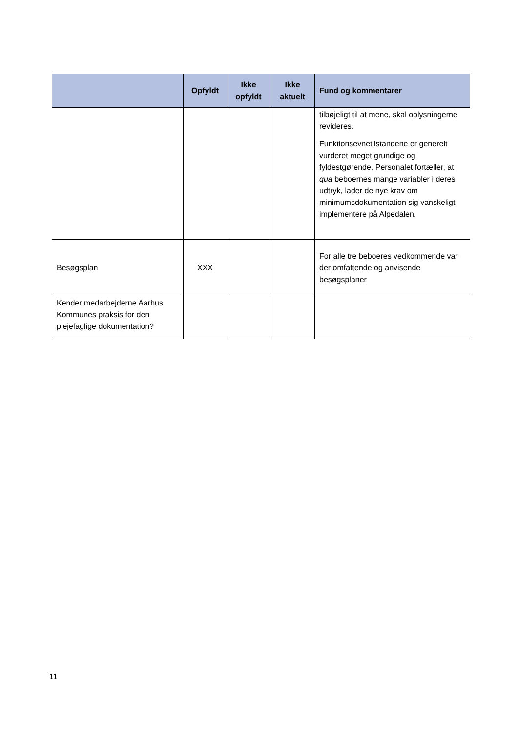| | Opfyldt | Ikke opfyldt | Ikke aktuelt | Fund og kommentarer |
| --- | --- | --- | --- | --- |
| | | | | tilbøjeligt til at mene, skal oplysningerne revideres. Funktionsevnetilstandene er generelt vurderet meget grundige og fyldestgørende. Personalet fortæller, at qua beboernes mange variabler i deres udtryk, lader de nye krav om minimumsdokumentation sig vanskeligt implementere på Alpedalen. |
| Besøgsplan | XXX | | | For alle tre beboeres vedkommende var der omfattende og anvisende besøgsplaner |
| Kender medarbejderne Aarhus Kommunes praksis for den plejefaglige dokumentation? | | | | |
11